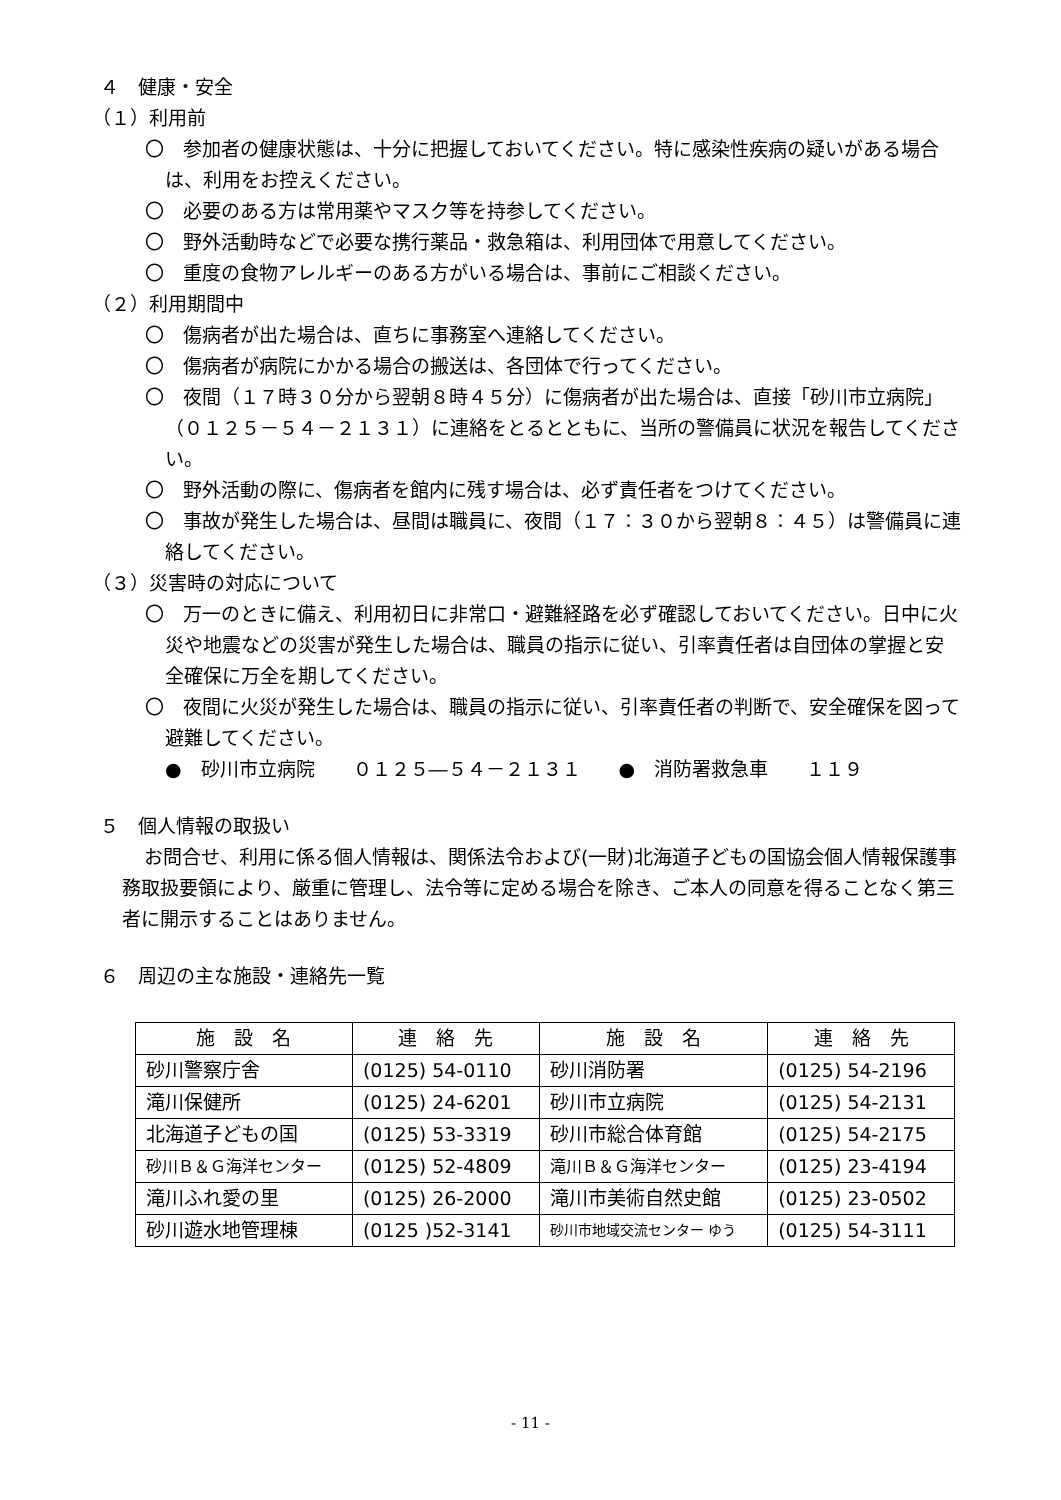４　健康・安全
（１）利用前
〇　参加者の健康状態は、十分に把握しておいてください。特に感染性疾病の疑いがある場合は、利用をお控えください。
〇　必要のある方は常用薬やマスク等を持参してください。
〇　野外活動時などで必要な携行薬品・救急箱は、利用団体で用意してください。
〇　重度の食物アレルギーのある方がいる場合は、事前にご相談ください。
（２）利用期間中
〇　傷病者が出た場合は、直ちに事務室へ連絡してください。
〇　傷病者が病院にかかる場合の搬送は、各団体で行ってください。
〇　夜間（１７時３０分から翌朝８時４５分）に傷病者が出た場合は、直接「砂川市立病院」（０１２５－５４－２１３１）に連絡をとるとともに、当所の警備員に状況を報告してください。
〇　野外活動の際に、傷病者を館内に残す場合は、必ず責任者をつけてください。
〇　事故が発生した場合は、昼間は職員に、夜間（１７：３０から翌朝８：４５）は警備員に連絡してください。
（３）災害時の対応について
〇　万一のときに備え、利用初日に非常口・避難経路を必ず確認しておいてください。日中に火災や地震などの災害が発生した場合は、職員の指示に従い、引率責任者は自団体の掌握と安全確保に万全を期してください。
〇　夜間に火災が発生した場合は、職員の指示に従い、引率責任者の判断で、安全確保を図って避難してください。
●　砂川市立病院　　０１２５―５４－２１３１　　●　消防署救急車　　１１９
５　個人情報の取扱い
お問合せ、利用に係る個人情報は、関係法令および(一財)北海道子どもの国協会個人情報保護事務取扱要領により、厳重に管理し、法令等に定める場合を除き、ご本人の同意を得ることなく第三者に開示することはありません。
６　周辺の主な施設・連絡先一覧
| 施 設 名 | 連 絡 先 | 施 設 名 | 連 絡 先 |
| --- | --- | --- | --- |
| 砂川警察庁舎 | (0125) 54-0110 | 砂川消防署 | (0125) 54-2196 |
| 滝川保健所 | (0125) 24-6201 | 砂川市立病院 | (0125) 54-2131 |
| 北海道子どもの国 | (0125) 53-3319 | 砂川市総合体育館 | (0125) 54-2175 |
| 砂川Ｂ＆Ｇ海洋センター | (0125) 52-4809 | 滝川Ｂ＆Ｇ海洋センター | (0125) 23-4194 |
| 滝川ふれ愛の里 | (0125) 26-2000 | 滝川市美術自然史館 | (0125) 23-0502 |
| 砂川遊水地管理棟 | (0125 )52-3141 | 砂川市地域交流センター ゆう | (0125) 54-3111 |
- 11 -